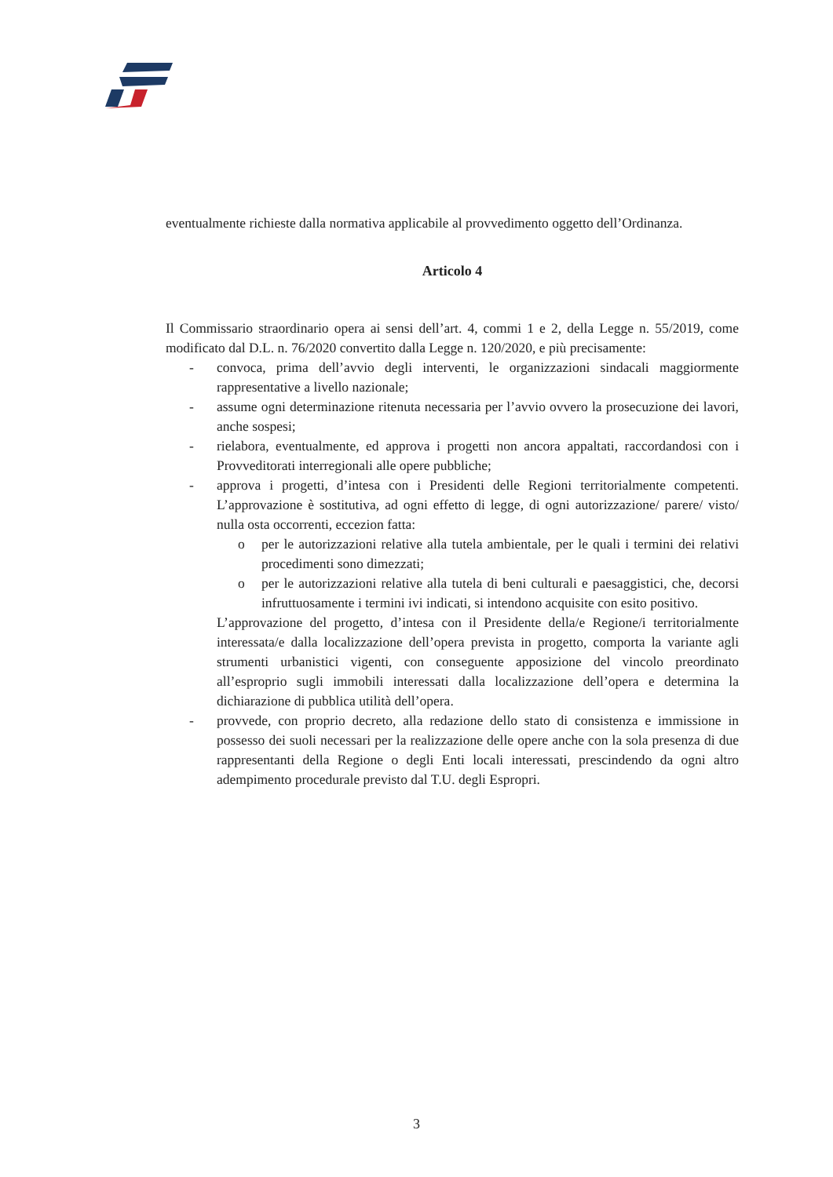eventualmente richieste dalla normativa applicabile al provvedimento oggetto dell’Ordinanza.
Articolo 4
Il Commissario straordinario opera ai sensi dell’art. 4, commi 1 e 2, della Legge n. 55/2019, come modificato dal D.L. n. 76/2020 convertito dalla Legge n. 120/2020, e più precisamente:
- convoca, prima dell’avvio degli interventi, le organizzazioni sindacali maggiormente rappresentative a livello nazionale;
- assume ogni determinazione ritenuta necessaria per l’avvio ovvero la prosecuzione dei lavori, anche sospesi;
- rielabora, eventualmente, ed approva i progetti non ancora appaltati, raccordandosi con i Provveditorati interregionali alle opere pubbliche;
- approva i progetti, d’intesa con i Presidenti delle Regioni territorialmente competenti. L’approvazione è sostitutiva, ad ogni effetto di legge, di ogni autorizzazione/ parere/ visto/ nulla osta occorrenti, eccezion fatta:
o per le autorizzazioni relative alla tutela ambientale, per le quali i termini dei relativi procedimenti sono dimezzati;
o per le autorizzazioni relative alla tutela di beni culturali e paesaggistici, che, decorsi infruttuosamente i termini ivi indicati, si intendono acquisite con esito positivo.
L’approvazione del progetto, d’intesa con il Presidente della/e Regione/i territorialmente interessata/e dalla localizzazione dell’opera prevista in progetto, comporta la variante agli strumenti urbanistici vigenti, con conseguente apposizione del vincolo preordinato all’esproprio sugli immobili interessati dalla localizzazione dell’opera e determina la dichiarazione di pubblica utilità dell’opera.
- provvede, con proprio decreto, alla redazione dello stato di consistenza e immissione in possesso dei suoli necessari per la realizzazione delle opere anche con la sola presenza di due rappresentanti della Regione o degli Enti locali interessati, prescindendo da ogni altro adempimento procedurale previsto dal T.U. degli Espropri.
3